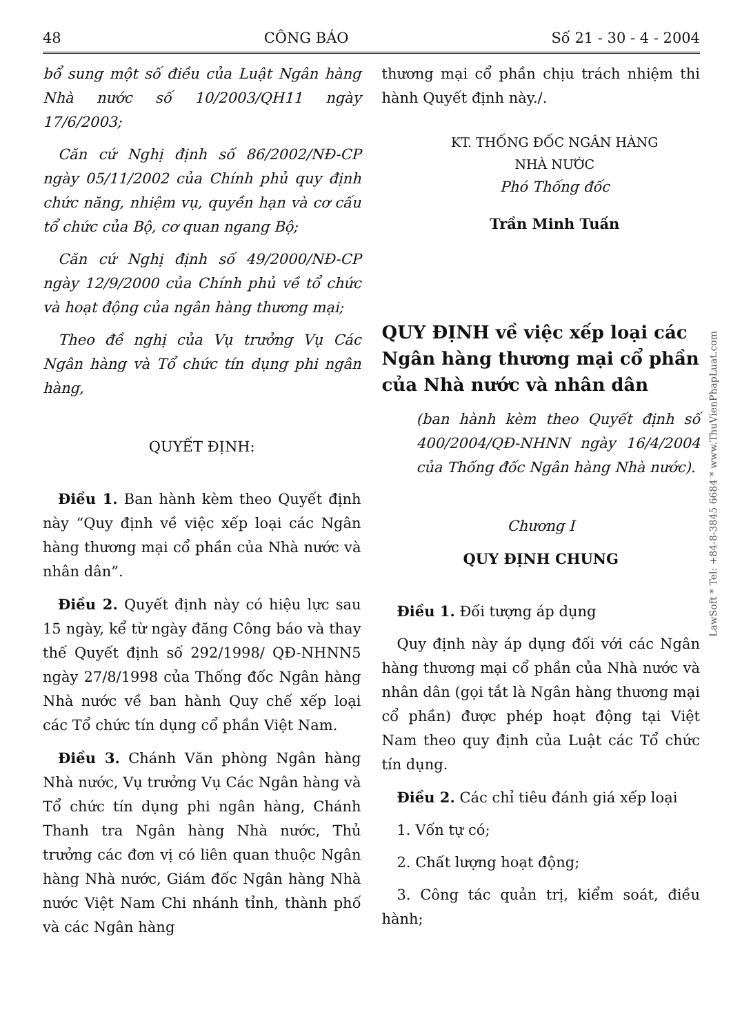48 CÔNG BÁO Số 21 - 30 - 4 - 2004
bổ sung một số điều của Luật Ngân hàng Nhà nước số 10/2003/QH11 ngày 17/6/2003;
Căn cứ Nghị định số 86/2002/NĐ-CP ngày 05/11/2002 của Chính phủ quy định chức năng, nhiệm vụ, quyền hạn và cơ cấu tổ chức của Bộ, cơ quan ngang Bộ;
Căn cứ Nghị định số 49/2000/NĐ-CP ngày 12/9/2000 của Chính phủ về tổ chức và hoạt động của ngân hàng thương mại;
Theo đề nghị của Vụ trưởng Vụ Các Ngân hàng và Tổ chức tín dụng phi ngân hàng,
QUYẾT ĐỊNH:
Điều 1. Ban hành kèm theo Quyết định này “Quy định về việc xếp loại các Ngân hàng thương mại cổ phần của Nhà nước và nhân dân”.
Điều 2. Quyết định này có hiệu lực sau 15 ngày, kể từ ngày đăng Công báo và thay thế Quyết định số 292/1998/ QĐ-NHNN5 ngày 27/8/1998 của Thống đốc Ngân hàng Nhà nước về ban hành Quy chế xếp loại các Tổ chức tín dụng cổ phần Việt Nam.
Điều 3. Chánh Văn phòng Ngân hàng Nhà nước, Vụ trưởng Vụ Các Ngân hàng và Tổ chức tín dụng phi ngân hàng, Chánh Thanh tra Ngân hàng Nhà nước, Thủ trưởng các đơn vị có liên quan thuộc Ngân hàng Nhà nước, Giám đốc Ngân hàng Nhà nước Việt Nam Chi nhánh tỉnh, thành phố và các Ngân hàng
thương mại cổ phần chịu trách nhiệm thi hành Quyết định này./.
KT. THỐNG ĐỐC NGÂN HÀNG
NHÀ NƯỚC
Phó Thống đốc
Trần Minh Tuấn
QUY ĐỊNH về việc xếp loại các Ngân hàng thương mại cổ phần của Nhà nước và nhân dân
(ban hành kèm theo Quyết định số 400/2004/QĐ-NHNN ngày 16/4/2004 của Thống đốc Ngân hàng Nhà nước).
Chương I
QUY ĐỊNH CHUNG
Điều 1. Đối tượng áp dụng
Quy định này áp dụng đối với các Ngân hàng thương mại cổ phần của Nhà nước và nhân dân (gọi tắt là Ngân hàng thương mại cổ phần) được phép hoạt động tại Việt Nam theo quy định của Luật các Tổ chức tín dụng.
Điều 2. Các chỉ tiêu đánh giá xếp loại
1. Vốn tự có;
2. Chất lượng hoạt động;
3. Công tác quản trị, kiểm soát, điều hành;
LawSoft * Tel: +84-8-3845 6684 * www.ThuVienPhapLuat.com